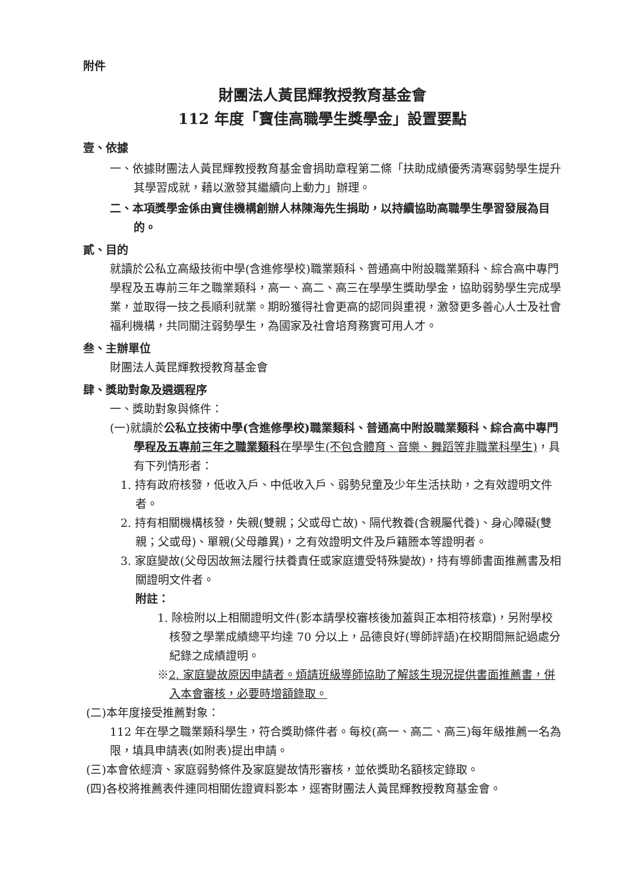附件
財團法人黃昆輝教授教育基金會
112 年度「寶佳高職學生獎學金」設置要點
壹、依據
一、依據財團法人黃昆輝教授教育基金會捐助章程第二條「扶助成績優秀清寒弱勢學生提升其學習成就，藉以激發其繼續向上動力」辦理。
二、本項獎學金係由寶佳機構創辦人林陳海先生捐助，以持續協助高職學生學習發展為目的。
貳、目的
就讀於公私立高級技術中學(含進修學校)職業類科、普通高中附設職業類科、綜合高中專門學程及五專前三年之職業類科，高一、高二、高三在學學生獎助學金，協助弱勢學生完成學業，並取得一技之長順利就業。期盼獲得社會更高的認同與重視，激發更多善心人士及社會福利機構，共同關注弱勢學生，為國家及社會培育務實可用人才。
叁、主辦單位
財團法人黃昆輝教授教育基金會
肆、獎助對象及遴選程序
一、獎助對象與條件：
(一)就讀於公私立技術中學(含進修學校)職業類科、普通高中附設職業類科、綜合高中專門學程及五專前三年之職業類科在學學生(不包含體育、音樂、舞蹈等非職業科學生)，具有下列情形者：
1. 持有政府核發，低收入戶、中低收入戶、弱勢兒童及少年生活扶助，之有效證明文件者。
2. 持有相關機構核發，失親(雙親；父或母亡故)、隔代教養(含親屬代養)、身心障礙(雙親；父或母)、單親(父母離異)，之有效證明文件及戶籍謄本等證明者。
3. 家庭變故(父母因故無法履行扶養責任或家庭遭受特殊變故)，持有導師書面推薦書及相關證明文件者。
附註：
1. 除檢附以上相關證明文件(影本請學校審核後加蓋與正本相符核章)，另附學校核發之學業成績總平均達 70 分以上，品德良好(導師評語)在校期間無記過處分紀錄之成績證明。
※2. 家庭變故原因申請者。煩請班級導師協助了解該生現況提供書面推薦書，併入本會審核，必要時增額錄取。
(二)本年度接受推薦對象：
112 年在學之職業類科學生，符合獎助條件者。每校(高一、高二、高三)每年級推薦一名為限，填具申請表(如附表)提出申請。
(三)本會依經濟、家庭弱勢條件及家庭變故情形審核，並依獎助名額核定錄取。
(四)各校將推薦表件連同相關佐證資料影本，逕寄財團法人黃昆輝教授教育基金會。